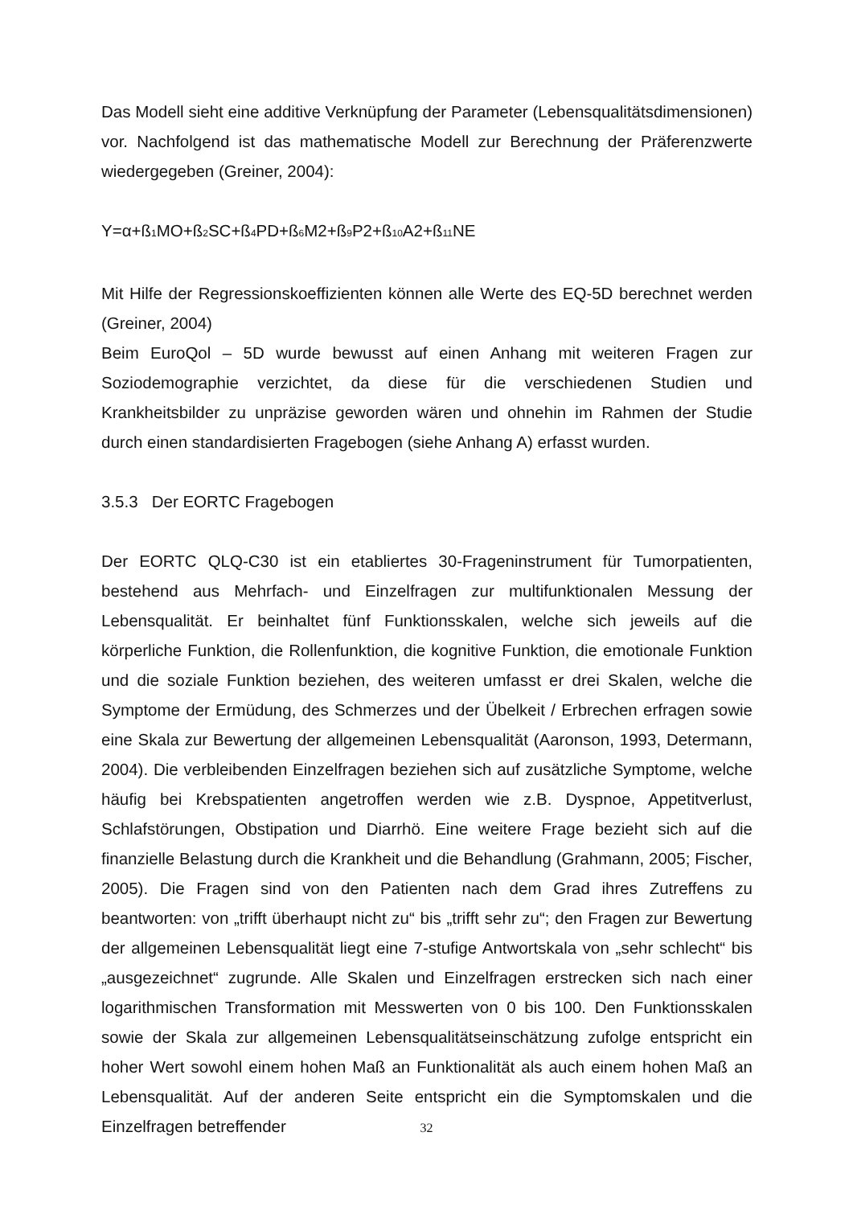Das Modell sieht eine additive Verknüpfung der Parameter (Lebensqualitätsdimensionen) vor. Nachfolgend ist das mathematische Modell zur Berechnung der Präferenzwerte wiedergegeben (Greiner, 2004):
Y=α+ß<sub>1</sub>MO+ß<sub>2</sub>SC+ß<sub>4</sub>PD+ß<sub>6</sub>M2+ß<sub>9</sub>P2+ß<sub>10</sub>A2+ß<sub>11</sub>NE
Mit Hilfe der Regressionskoeffizienten können alle Werte des EQ-5D berechnet werden (Greiner, 2004)
Beim EuroQol – 5D wurde bewusst auf einen Anhang mit weiteren Fragen zur Soziodemographie verzichtet, da diese für die verschiedenen Studien und Krankheitsbilder zu unpräzise geworden wären und ohnehin im Rahmen der Studie durch einen standardisierten Fragebogen (siehe Anhang A) erfasst wurden.
3.5.3 Der EORTC Fragebogen
Der EORTC QLQ-C30 ist ein etabliertes 30-Frageninstrument für Tumorpatienten, bestehend aus Mehrfach- und Einzelfragen zur multifunktionalen Messung der Lebensqualität. Er beinhaltet fünf Funktionsskalen, welche sich jeweils auf die körperliche Funktion, die Rollenfunktion, die kognitive Funktion, die emotionale Funktion und die soziale Funktion beziehen, des weiteren umfasst er drei Skalen, welche die Symptome der Ermüdung, des Schmerzes und der Übelkeit / Erbrechen erfragen sowie eine Skala zur Bewertung der allgemeinen Lebensqualität (Aaronson, 1993, Determann, 2004). Die verbleibenden Einzelfragen beziehen sich auf zusätzliche Symptome, welche häufig bei Krebspatienten angetroffen werden wie z.B. Dyspnoe, Appetitverlust, Schlafstörungen, Obstipation und Diarrhö. Eine weitere Frage bezieht sich auf die finanzielle Belastung durch die Krankheit und die Behandlung (Grahmann, 2005; Fischer, 2005). Die Fragen sind von den Patienten nach dem Grad ihres Zutreffens zu beantworten: von „trifft überhaupt nicht zu“ bis „trifft sehr zu“; den Fragen zur Bewertung der allgemeinen Lebensqualität liegt eine 7-stufige Antwortskala von „sehr schlecht“ bis „ausgezeichnet“ zugrunde. Alle Skalen und Einzelfragen erstrecken sich nach einer logarithmischen Transformation mit Messwerten von 0 bis 100. Den Funktionsskalen sowie der Skala zur allgemeinen Lebensqualitätseinschätzung zufolge entspricht ein hoher Wert sowohl einem hohen Maß an Funktionalität als auch einem hohen Maß an Lebensqualität. Auf der anderen Seite entspricht ein die Symptomskalen und die Einzelfragen betreffender
32